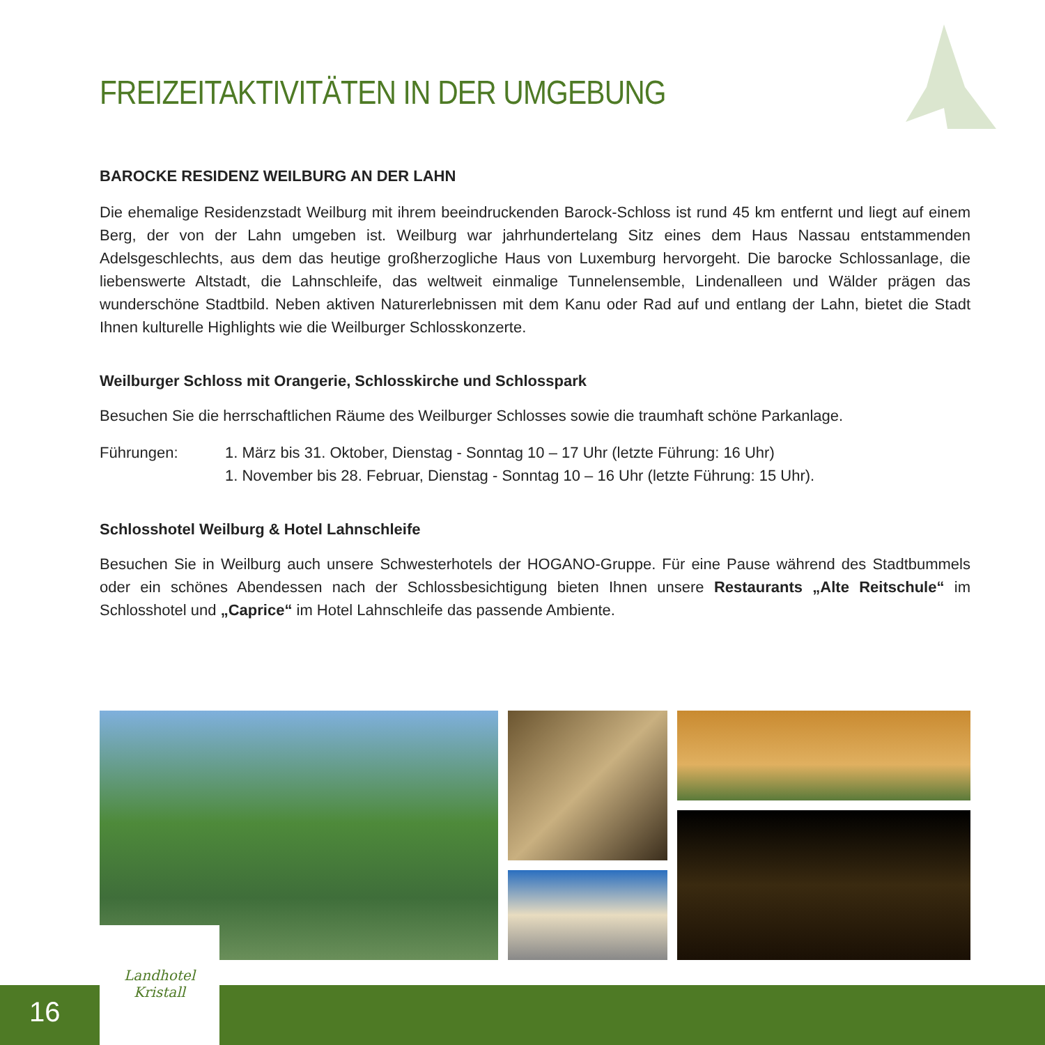FREIZEITAKTIVITÄTEN IN DER UMGEBUNG
BAROCKE RESIDENZ WEILBURG AN DER LAHN
Die ehemalige Residenzstadt Weilburg mit ihrem beeindruckenden Barock-Schloss ist rund 45 km entfernt und liegt auf einem Berg, der von der Lahn umgeben ist. Weilburg war jahrhundertelang Sitz eines dem Haus Nassau entstammenden Adelsgeschlechts, aus dem das heutige großherzogliche Haus von Luxemburg hervorgeht. Die barocke Schlossanlage, die liebenswerte Altstadt, die Lahnschleife, das weltweit einmalige Tunnelensemble, Lindenalleen und Wälder prägen das wunderschöne Stadtbild. Neben aktiven Naturerlebnissen mit dem Kanu oder Rad auf und entlang der Lahn, bietet die Stadt Ihnen kulturelle Highlights wie die Weilburger Schlosskonzerte.
Weilburger Schloss mit Orangerie, Schlosskirche und Schlosspark
Besuchen Sie die herrschaftlichen Räume des Weilburger Schlosses sowie die traumhaft schöne Parkanlage.
Führungen: 1. März bis 31. Oktober, Dienstag - Sonntag 10 – 17 Uhr (letzte Führung: 16 Uhr)
1. November bis 28. Februar, Dienstag - Sonntag 10 – 16 Uhr (letzte Führung: 15 Uhr).
Schlosshotel Weilburg & Hotel Lahnschleife
Besuchen Sie in Weilburg auch unsere Schwesterhotels der HOGANO-Gruppe. Für eine Pause während des Stadtbummels oder ein schönes Abendessen nach der Schlossbesichtigung bieten Ihnen unsere Restaurants „Alte Reitschule“ im Schlosshotel und „Caprice“ im Hotel Lahnschleife das passende Ambiente.
16
Landhotel
Kristall